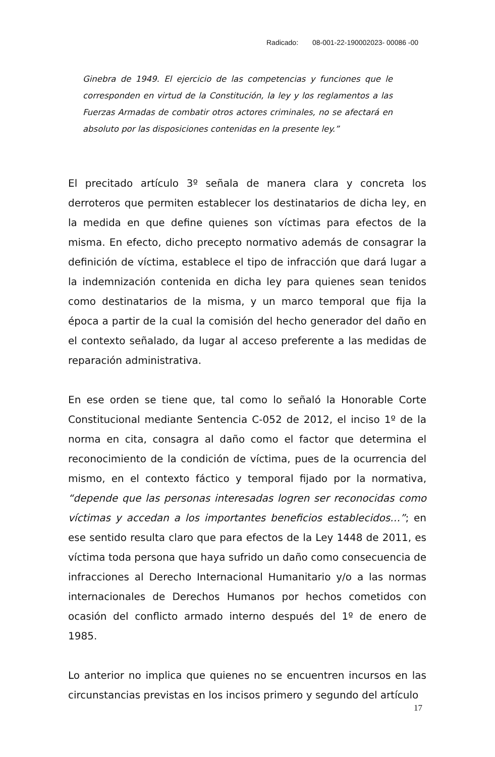Radicado: 08-001-22-190002023- 00086 -00
Ginebra de 1949. El ejercicio de las competencias y funciones que le corresponden en virtud de la Constitución, la ley y los reglamentos a las Fuerzas Armadas de combatir otros actores criminales, no se afectará en absoluto por las disposiciones contenidas en la presente ley.”
El precitado artículo 3º señala de manera clara y concreta los derroteros que permiten establecer los destinatarios de dicha ley, en la medida en que define quienes son víctimas para efectos de la misma. En efecto, dicho precepto normativo además de consagrar la definición de víctima, establece el tipo de infracción que dará lugar a la indemnización contenida en dicha ley para quienes sean tenidos como destinatarios de la misma, y un marco temporal que fija la época a partir de la cual la comisión del hecho generador del daño en el contexto señalado, da lugar al acceso preferente a las medidas de reparación administrativa.
En ese orden se tiene que, tal como lo señaló la Honorable Corte Constitucional mediante Sentencia C-052 de 2012, el inciso 1º de la norma en cita, consagra al daño como el factor que determina el reconocimiento de la condición de víctima, pues de la ocurrencia del mismo, en el contexto fáctico y temporal fijado por la normativa, “depende que las personas interesadas logren ser reconocidas como víctimas y accedan a los importantes beneficios establecidos…”; en ese sentido resulta claro que para efectos de la Ley 1448 de 2011, es víctima toda persona que haya sufrido un daño como consecuencia de infracciones al Derecho Internacional Humanitario y/o a las normas internacionales de Derechos Humanos por hechos cometidos con ocasión del conflicto armado interno después del 1º de enero de 1985.
Lo anterior no implica que quienes no se encuentren incursos en las circunstancias previstas en los incisos primero y segundo del artículo
17